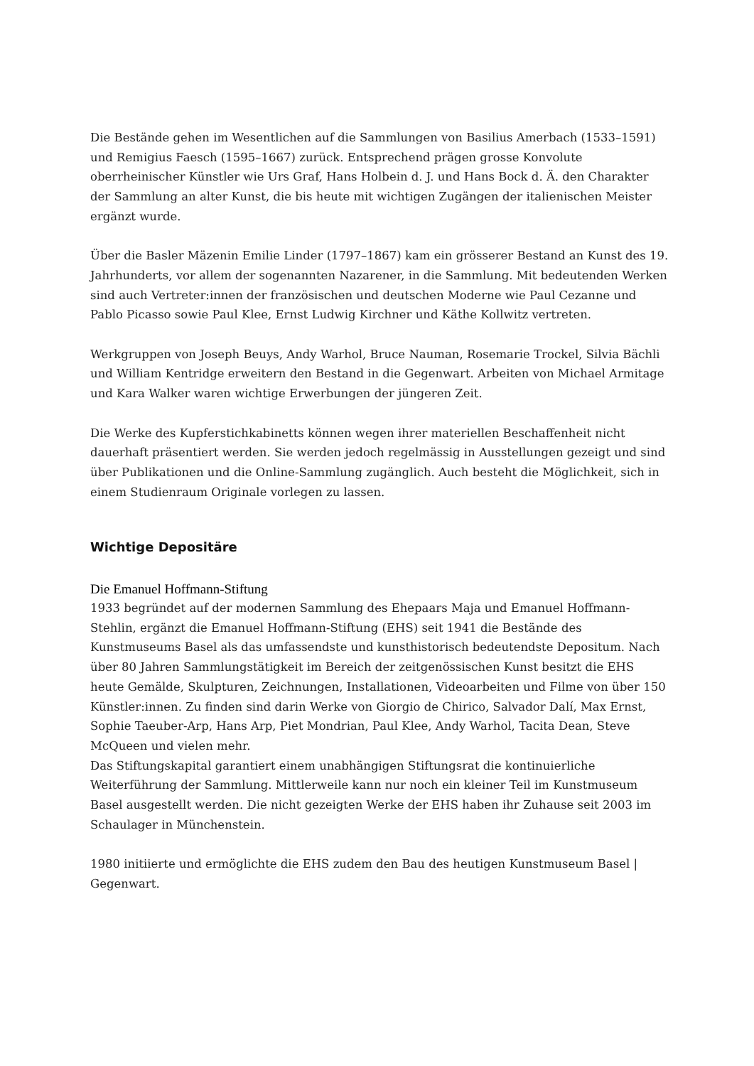Die Bestände gehen im Wesentlichen auf die Sammlungen von Basilius Amerbach (1533–1591) und Remigius Faesch (1595–1667) zurück. Entsprechend prägen grosse Konvolute oberrheinischer Künstler wie Urs Graf, Hans Holbein d. J. und Hans Bock d. Ä. den Charakter der Sammlung an alter Kunst, die bis heute mit wichtigen Zugängen der italienischen Meister ergänzt wurde.
Über die Basler Mäzenin Emilie Linder (1797–1867) kam ein grösserer Bestand an Kunst des 19. Jahrhunderts, vor allem der sogenannten Nazarener, in die Sammlung. Mit bedeutenden Werken sind auch Vertreter:innen der französischen und deutschen Moderne wie Paul Cezanne und Pablo Picasso sowie Paul Klee, Ernst Ludwig Kirchner und Käthe Kollwitz vertreten.
Werkgruppen von Joseph Beuys, Andy Warhol, Bruce Nauman, Rosemarie Trockel, Silvia Bächli und William Kentridge erweitern den Bestand in die Gegenwart. Arbeiten von Michael Armitage und Kara Walker waren wichtige Erwerbungen der jüngeren Zeit.
Die Werke des Kupferstichkabinetts können wegen ihrer materiellen Beschaffenheit nicht dauerhaft präsentiert werden. Sie werden jedoch regelmässig in Ausstellungen gezeigt und sind über Publikationen und die Online-Sammlung zugänglich. Auch besteht die Möglichkeit, sich in einem Studienraum Originale vorlegen zu lassen.
Wichtige Depositäre
Die Emanuel Hoffmann-Stiftung
1933 begründet auf der modernen Sammlung des Ehepaars Maja und Emanuel Hoffmann-Stehlin, ergänzt die Emanuel Hoffmann-Stiftung (EHS) seit 1941 die Bestände des Kunstmuseums Basel als das umfassendste und kunsthistorisch bedeutendste Depositum. Nach über 80 Jahren Sammlungstätigkeit im Bereich der zeitgenössischen Kunst besitzt die EHS heute Gemälde, Skulpturen, Zeichnungen, Installationen, Videoarbeiten und Filme von über 150 Künstler:innen. Zu finden sind darin Werke von Giorgio de Chirico, Salvador Dalí, Max Ernst, Sophie Taeuber-Arp, Hans Arp, Piet Mondrian, Paul Klee, Andy Warhol, Tacita Dean, Steve McQueen und vielen mehr.
Das Stiftungskapital garantiert einem unabhängigen Stiftungsrat die kontinuierliche Weiterführung der Sammlung. Mittlerweile kann nur noch ein kleiner Teil im Kunstmuseum Basel ausgestellt werden. Die nicht gezeigten Werke der EHS haben ihr Zuhause seit 2003 im Schaulager in Münchenstein.
1980 initiierte und ermöglichte die EHS zudem den Bau des heutigen Kunstmuseum Basel | Gegenwart.